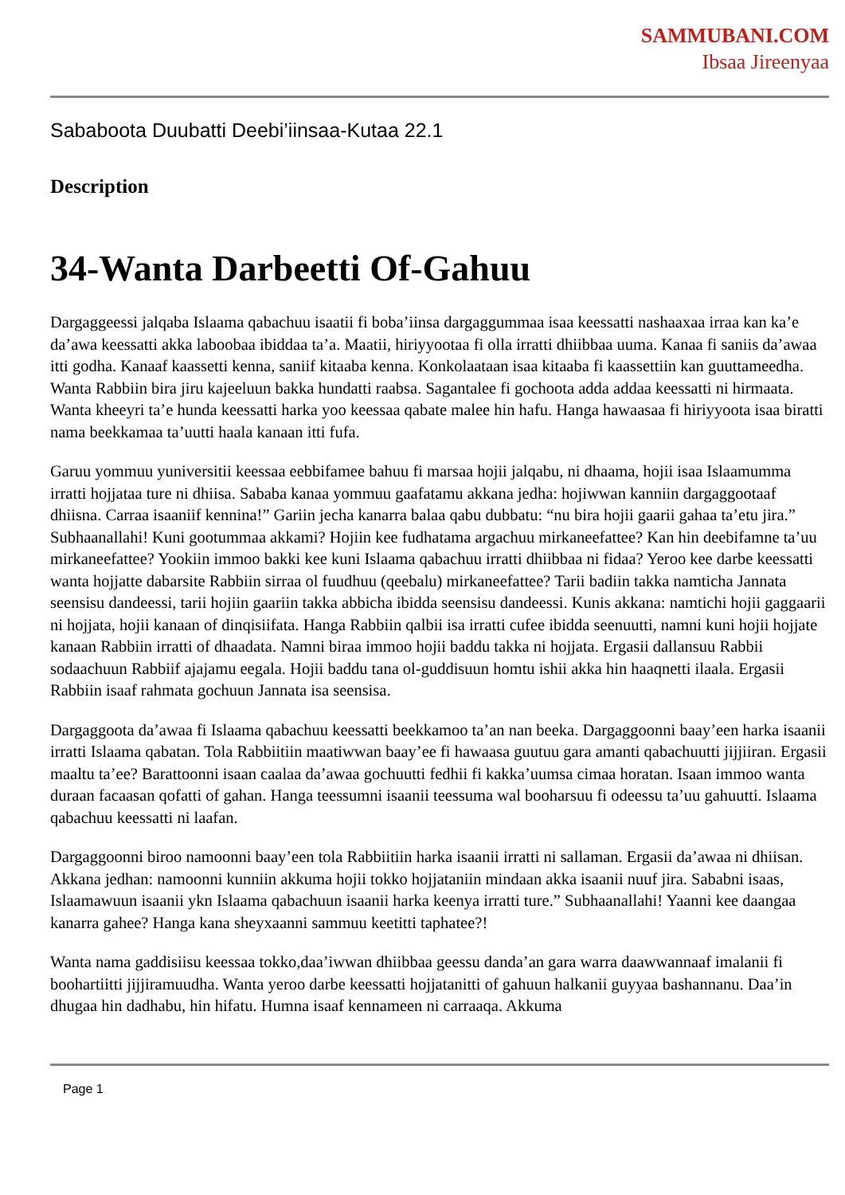SAMMUBANI.COM
Ibsaa Jireenyaa
Sababoota Duubatti Deebi’iinsaa-Kutaa 22.1
Description
34-Wanta Darbeetti Of-Gahuu
Dargaggeessi jalqaba Islaama qabachuu isaatii fi boba’iinsa dargaggummaa isaa keessatti nashaaxaa irraa kan ka’e da’awa keessatti akka laboobaa ibiddaa ta’a. Maatii, hiriyyootaa fi olla irratti dhiibbaa uuma. Kanaa fi saniis da’awaa itti godha. Kanaaf kaassetti kenna, saniif kitaaba kenna. Konkolaataan isaa kitaaba fi kaassettiin kan guuttameedha. Wanta Rabbiin bira jiru kajeeluun bakka hundatti raabsa. Sagantalee fi gochoota adda addaa keessatti ni hirmaata. Wanta kheeyri ta’e hunda keessatti harka yoo keessaa qabate malee hin hafu. Hanga hawaasaa fi hiriyyoota isaa biratti nama beekkamaa ta’uutti haala kanaan itti fufa.
Garuu yommuu yuniversitii keessaa eebbifamee bahuu fi marsaa hojii jalqabu, ni dhaama, hojii isaa Islaamumma irratti hojjataa ture ni dhiisa. Sababa kanaa yommuu gaafatamu akkana jedha: hojiwwan kanniin dargaggootaaf dhiisna. Carraa isaaniif kennina!” Gariin jecha kanarra balaa qabu dubbatu: “nu bira hojii gaarii gahaa ta’etu jira.” Subhaanallahi! Kuni gootummaa akkami? Hojiin kee fudhatama argachuu mirkaneefattee? Kan hin deebifamne ta’uu mirkaneefattee? Yookiin immoo bakki kee kuni Islaama qabachuu irratti dhiibbaa ni fidaa? Yeroo kee darbe keessatti wanta hojjatte dabarsite Rabbiin sirraa ol fuudhuu (qeebalu) mirkaneefattee? Tarii badiin takka namticha Jannata seensisu dandeessi, tarii hojiin gaariin takka abbicha ibidda seensisu dandeessi. Kunis akkana: namtichi hojii gaggaarii ni hojjata, hojii kanaan of dinqisiifata. Hanga Rabbiin qalbii isa irratti cufee ibidda seenuutti, namni kuni hojii hojjate kanaan Rabbiin irratti of dhaadata. Namni biraa immoo hojii baddu takka ni hojjata. Ergasii dallansuu Rabbii sodaachuun Rabbiif ajajamu eegala. Hojii baddu tana ol-guddisuun homtu ishii akka hin haaqnetti ilaala. Ergasii Rabbiin isaaf rahmata gochuun Jannata isa seensisa.
Dargaggoota da’awaa fi Islaama qabachuu keessatti beekkamoo ta’an nan beeka. Dargaggoonni baay’een harka isaanii irratti Islaama qabatan. Tola Rabbiitiin maatiwwan baay’ee fi hawaasa guutuu gara amanti qabachuutti jijjiiran. Ergasii maaltu ta’ee? Barattoonni isaan caalaa da’awaa gochuutti fedhii fi kakka’uumsa cimaa horatan. Isaan immoo wanta duraan facaasan qofatti of gahan. Hanga teessumni isaanii teessuma wal booharsuu fi odeessu ta’uu gahuutti. Islaama qabachuu keessatti ni laafan.
Dargaggoonni biroo namoonni baay’een tola Rabbiitiin harka isaanii irratti ni sallaman. Ergasii da’awaa ni dhiisan. Akkana jedhan: namoonni kunniin akkuma hojii tokko hojjataniin mindaan akka isaanii nuuf jira. Sababni isaas, Islaamawuun isaanii ykn Islaama qabachuun isaanii harka keenya irratti ture.” Subhaanallahi! Yaanni kee daangaa kanarra gahee? Hanga kana sheyxaanni sammuu keetitti taphatee?!
Wanta nama gaddisiisu keessaa tokko,daa’iwwan dhiibbaa geessu danda’an gara warra daawwannaaf imalanii fi boohartiitti jijjiramuudha. Wanta yeroo darbe keessatti hojjatanitti of gahuun halkanii guyyaa bashannanu. Daa’in dhugaa hin dadhabu, hin hifatu. Humna isaaf kennameen ni carraaqa. Akkuma
Page 1